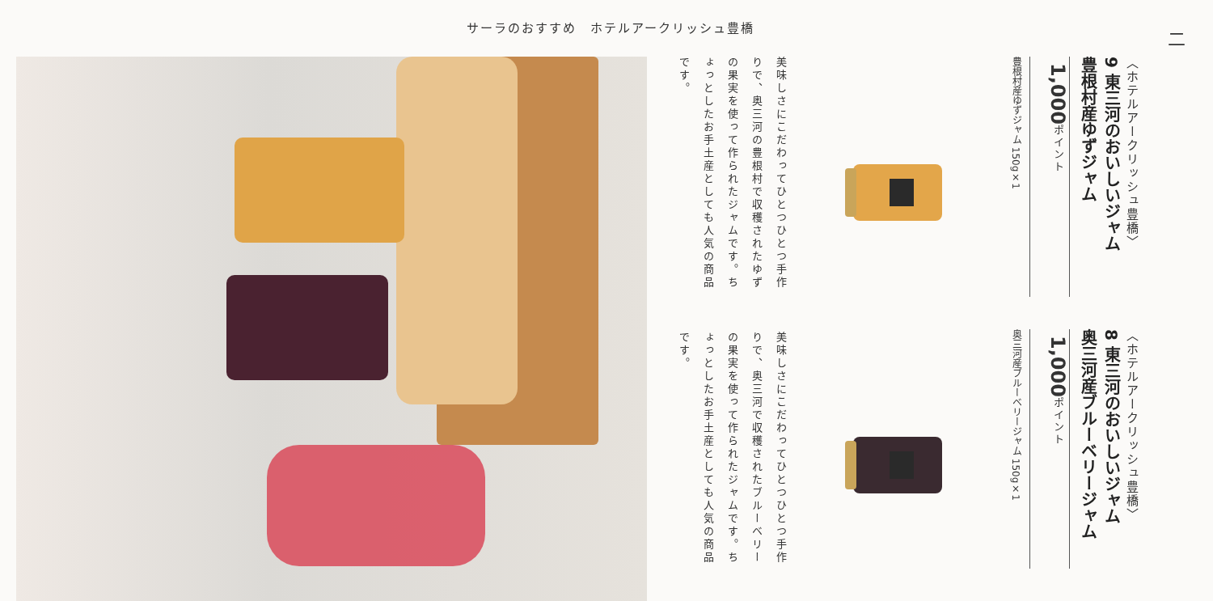サーラのおすすめ　ホテルアークリッシュ豊橋
二
〈ホテルアークリッシュ豊橋〉
9 東三河のおいしいジャム
豊根村産ゆずジャム
1,000ポイント
豊根村産ゆずジャム 150g×1
〈ホテルアークリッシュ豊橋〉
8 東三河のおいしいジャム
奥三河産ブルーベリージャム
1,000ポイント
奥三河産ブルーベリージャム 150g×1
美味しさにこだわってひとつひとつ手作りで、奥三河の豊根村で収穫されたゆずの果実を使って作られたジャムです。ちょっとしたお手土産としても人気の商品です。
美味しさにこだわってひとつひとつ手作りで、奥三河で収穫されたブルーベリーの果実を使って作られたジャムです。ちょっとしたお手土産としても人気の商品です。